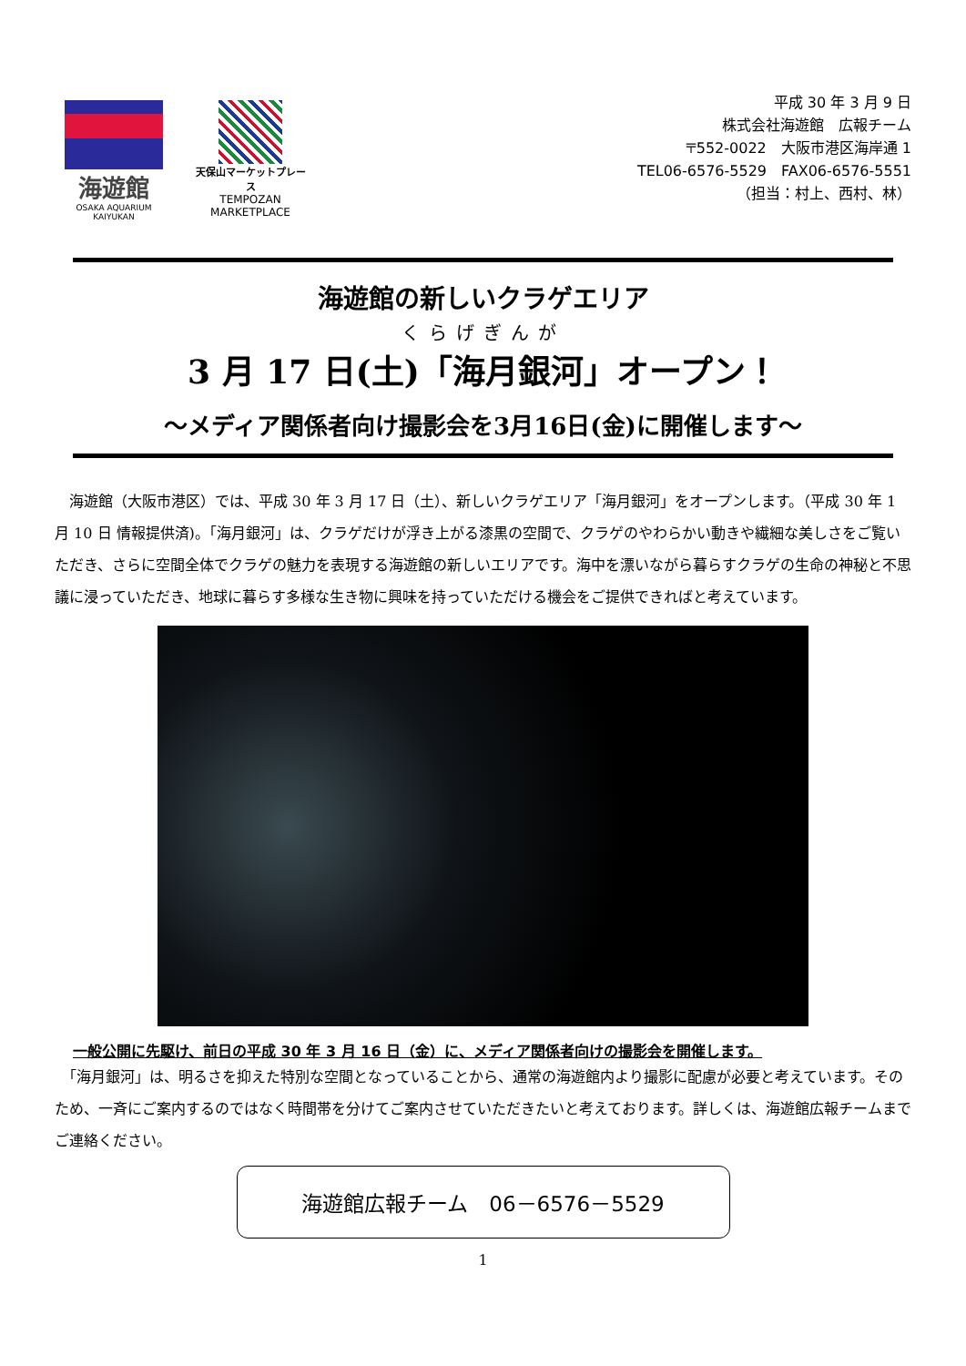海遊館
OSAKA AQUARIUM KAIYUKAN
天保山マーケットプレース
TEMPOZAN
MARKETPLACE
平成 30 年 3 月 9 日
株式会社海遊館　広報チーム
〒552-0022　大阪市港区海岸通 1
TEL06-6576-5529　FAX06-6576-5551
（担当：村上、西村、林）
海遊館の新しいクラゲエリア
くらげぎんが
3 月 17 日(土)「海月銀河」オープン！
～メディア関係者向け撮影会を3月16日(金)に開催します～
　海遊館（大阪市港区）では、平成 30 年 3 月 17 日（土）、新しいクラゲエリア「海月銀河」をオープンします。（平成 30 年 1 月 10 日 情報提供済)。「海月銀河」は、クラゲだけが浮き上がる漆黒の空間で、クラゲのやわらかい動きや繊細な美しさをご覧いただき、さらに空間全体でクラゲの魅力を表現する海遊館の新しいエリアです。海中を漂いながら暮らすクラゲの生命の神秘と不思議に浸っていただき、地球に暮らす多様な生き物に興味を持っていただける機会をご提供できればと考えています。
一般公開に先駆け、前日の平成 30 年 3 月 16 日（金）に、メディア関係者向けの撮影会を開催します。
　「海月銀河」は、明るさを抑えた特別な空間となっていることから、通常の海遊館内より撮影に配慮が必要と考えています。そのため、一斉にご案内するのではなく時間帯を分けてご案内させていただきたいと考えております。詳しくは、海遊館広報チームまでご連絡ください。
海遊館広報チーム　06－6576－5529
1